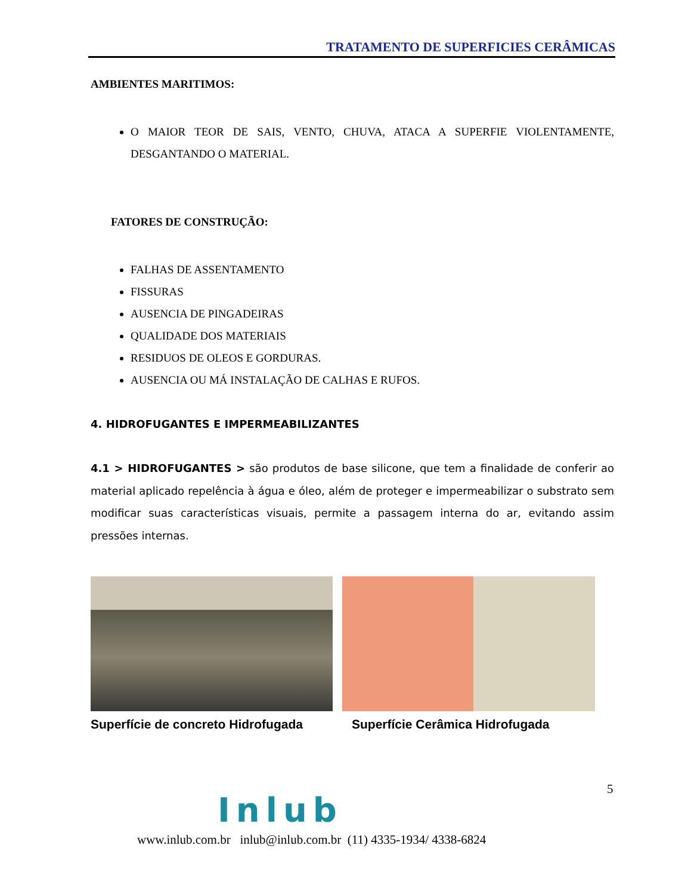TRATAMENTO DE SUPERFICIES CERÂMICAS
AMBIENTES MARITIMOS:
O MAIOR TEOR DE SAIS, VENTO, CHUVA, ATACA A SUPERFIE VIOLENTAMENTE, DESGANTANDO O MATERIAL.
FATORES DE CONSTRUÇÃO:
FALHAS DE ASSENTAMENTO
FISSURAS
AUSENCIA DE PINGADEIRAS
QUALIDADE DOS MATERIAIS
RESIDUOS DE OLEOS E GORDURAS.
AUSENCIA OU MÁ INSTALAÇÃO DE CALHAS E RUFOS.
4. HIDROFUGANTES E IMPERMEABILIZANTES
4.1 > HIDROFUGANTES > são produtos de base silicone, que tem a finalidade de conferir ao material aplicado repelência à água e óleo, além de proteger e impermeabilizar o substrato sem modificar suas características visuais, permite a passagem interna do ar, evitando assim pressões internas.
Superfície de concreto Hidrofugada Superfície Cerâmica Hidrofugada
5
Inlub
www.inlub.com.br inlub@inlub.com.br (11) 4335-1934/ 4338-6824